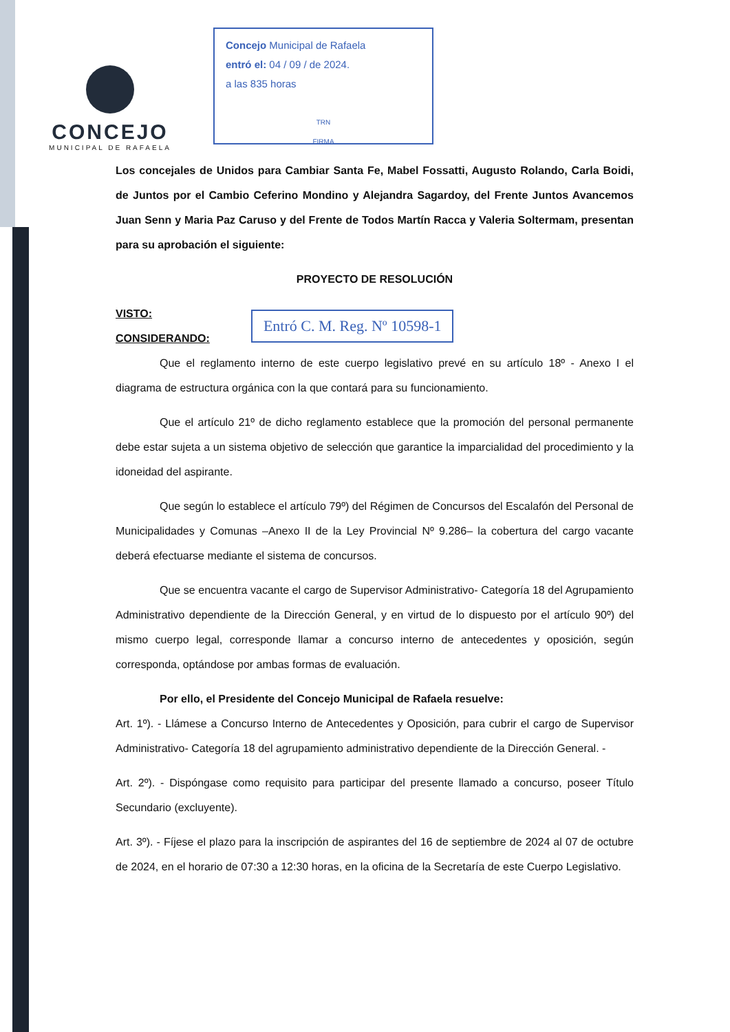CONCEJO
MUNICIPAL DE RAFAELA
Concejo Municipal de Rafaela
entró el: 04 / 09 / de 2024.
a las 835 horas
TRN
FIRMA
Los concejales de Unidos para Cambiar Santa Fe, Mabel Fossatti, Augusto Rolando, Carla Boidi, de Juntos por el Cambio Ceferino Mondino y Alejandra Sagardoy, del Frente Juntos Avancemos Juan Senn y Maria Paz Caruso y del Frente de Todos Martín Racca y Valeria Soltermam, presentan para su aprobación el siguiente:
PROYECTO DE RESOLUCIÓN
VISTO:
CONSIDERANDO:
Entró C. M. Reg. Nº 10598-1
Que el reglamento interno de este cuerpo legislativo prevé en su artículo 18º - Anexo I el diagrama de estructura orgánica con la que contará para su funcionamiento.
Que el artículo 21º de dicho reglamento establece que la promoción del personal permanente debe estar sujeta a un sistema objetivo de selección que garantice la imparcialidad del procedimiento y la idoneidad del aspirante.
Que según lo establece el artículo 79º) del Régimen de Concursos del Escalafón del Personal de Municipalidades y Comunas –Anexo II de la Ley Provincial Nº 9.286– la cobertura del cargo vacante deberá efectuarse mediante el sistema de concursos.
Que se encuentra vacante el cargo de Supervisor Administrativo- Categoría 18 del Agrupamiento Administrativo dependiente de la Dirección General, y en virtud de lo dispuesto por el artículo 90º) del mismo cuerpo legal, corresponde llamar a concurso interno de antecedentes y oposición, según corresponda, optándose por ambas formas de evaluación.
Por ello, el Presidente del Concejo Municipal de Rafaela resuelve:
Art. 1º). - Llámese a Concurso Interno de Antecedentes y Oposición, para cubrir el cargo de Supervisor Administrativo- Categoría 18 del agrupamiento administrativo dependiente de la Dirección General. -
Art. 2º). - Dispóngase como requisito para participar del presente llamado a concurso, poseer Título Secundario (excluyente).
Art. 3º). - Fíjese el plazo para la inscripción de aspirantes del 16 de septiembre de 2024 al 07 de octubre de 2024, en el horario de 07:30 a 12:30 horas, en la oficina de la Secretaría de este Cuerpo Legislativo.